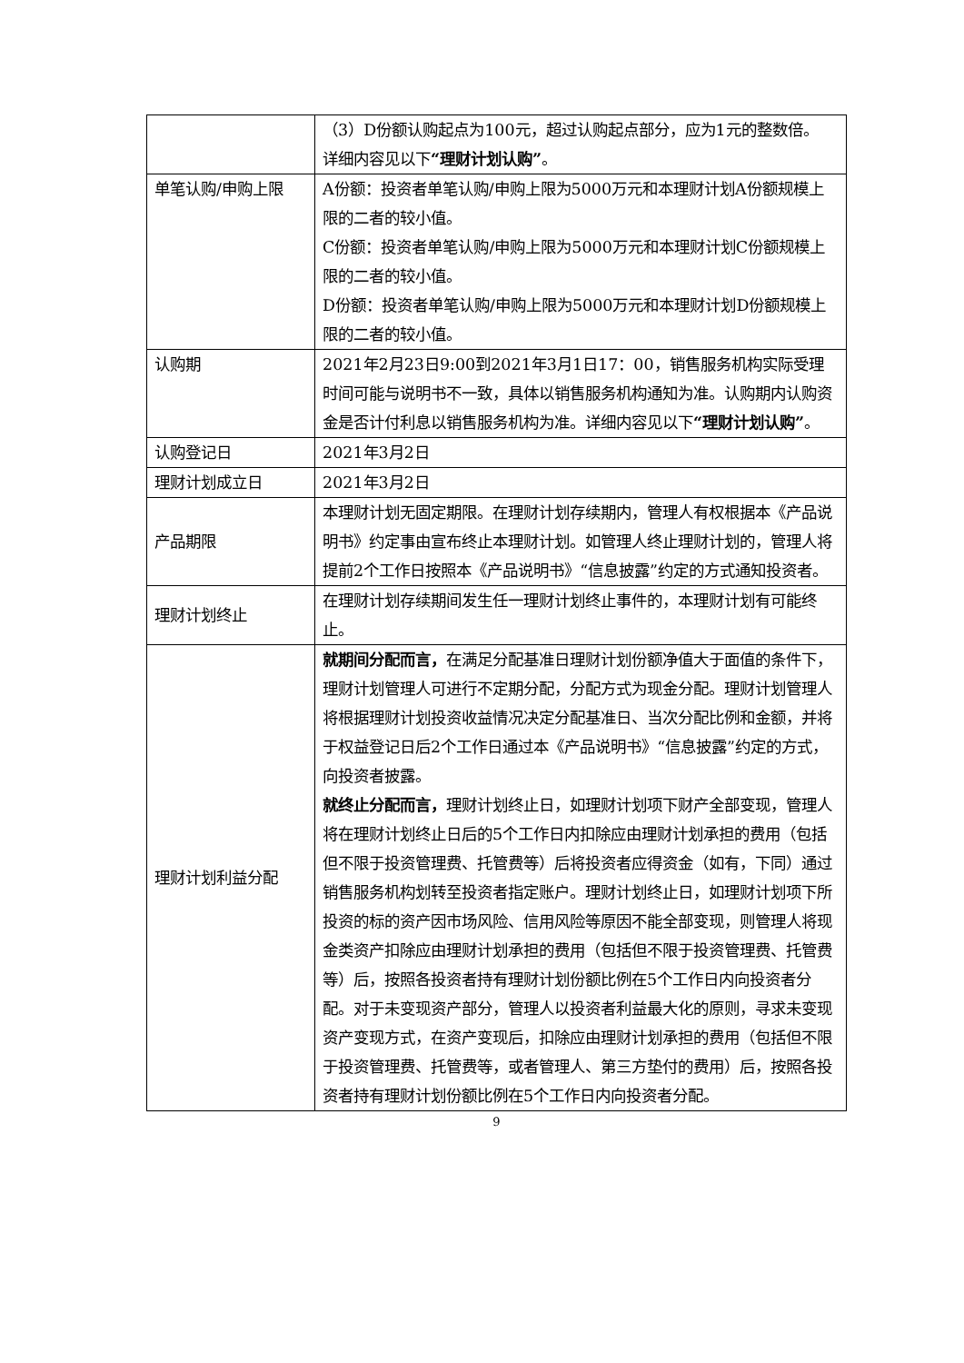| | （3）D份额认购起点为100元，超过认购起点部分，应为1元的整数倍。 详细内容见以下 “理财计划认购” 。 |
| 单笔认购/申购上限 | A份额：投资者单笔认购/申购上限为5000万元和本理财计划A份额规模上限的二者的较小值。 C份额：投资者单笔认购/申购上限为5000万元和本理财计划C份额规模上限的二者的较小值。 D份额：投资者单笔认购/申购上限为5000万元和本理财计划D份额规模上限的二者的较小值。 |
| 认购期 | 2021年2月23日9:00到2021年3月1日17：00，销售服务机构实际受理时间可能与说明书不一致，具体以销售服务机构通知为准。认购期内认购资金是否计付利息以销售服务机构为准。详细内容见以下 “理财计划认购” 。 |
| 认购登记日 | 2021年3月2日 |
| 理财计划成立日 | 2021年3月2日 |
| 产品期限 | 本理财计划无固定期限。在理财计划存续期内，管理人有权根据本《产品说明书》约定事由宣布终止本理财计划。如管理人终止理财计划的，管理人将提前2个工作日按照本《产品说明书》“信息披露”约定的方式通知投资者。 |
| 理财计划终止 | 在理财计划存续期间发生任一理财计划终止事件的，本理财计划有可能终止。 |
| 理财计划利益分配 | 就期间分配而言， 在满足分配基准日理财计划份额净值大于面值的条件下，理财计划管理人可进行不定期分配，分配方式为现金分配。理财计划管理人将根据理财计划投资收益情况决定分配基准日、当次分配比例和金额，并将于权益登记日后2个工作日通过本《产品说明书》“信息披露”约定的方式，向投资者披露。 就终止分配而言， 理财计划终止日，如理财计划项下财产全部变现，管理人将在理财计划终止日后的5个工作日内扣除应由理财计划承担的费用（包括但不限于投资管理费、托管费等）后将投资者应得资金（如有，下同）通过销售服务机构划转至投资者指定账户。理财计划终止日，如理财计划项下所投资的标的资产因市场风险、信用风险等原因不能全部变现，则管理人将现金类资产扣除应由理财计划承担的费用（包括但不限于投资管理费、托管费等）后，按照各投资者持有理财计划份额比例在5个工作日内向投资者分配。对于未变现资产部分，管理人以投资者利益最大化的原则，寻求未变现资产变现方式，在资产变现后，扣除应由理财计划承担的费用（包括但不限于投资管理费、托管费等，或者管理人、第三方垫付的费用）后，按照各投资者持有理财计划份额比例在5个工作日内向投资者分配。 |
9